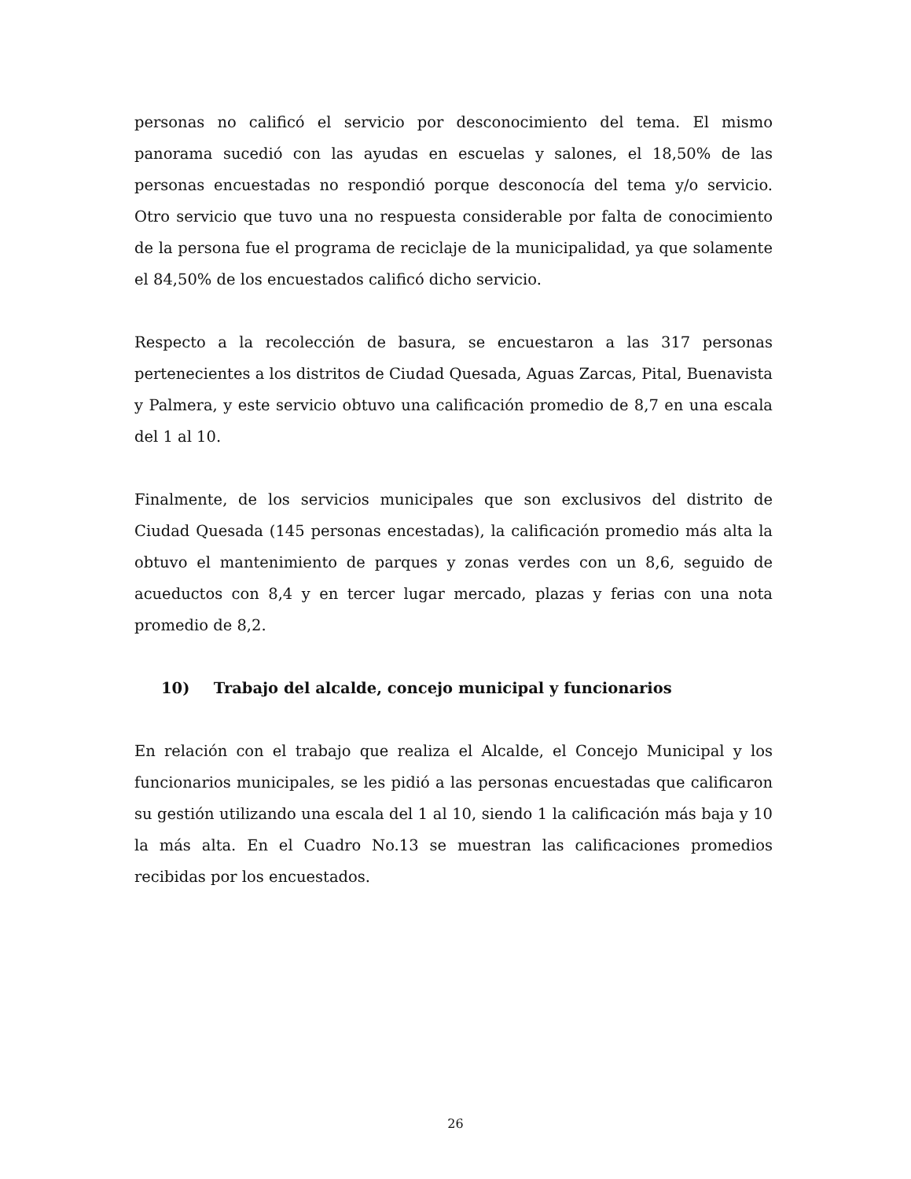personas no calificó el servicio por desconocimiento del tema. El mismo panorama sucedió con las ayudas en escuelas y salones, el 18,50% de las personas encuestadas no respondió porque desconocía del tema y/o servicio. Otro servicio que tuvo una no respuesta considerable por falta de conocimiento de la persona fue el programa de reciclaje de la municipalidad, ya que solamente el 84,50% de los encuestados calificó dicho servicio.
Respecto a la recolección de basura, se encuestaron a las 317 personas pertenecientes a los distritos de Ciudad Quesada, Aguas Zarcas, Pital, Buenavista y Palmera, y este servicio obtuvo una calificación promedio de 8,7 en una escala del 1 al 10.
Finalmente, de los servicios municipales que son exclusivos del distrito de Ciudad Quesada (145 personas encestadas), la calificación promedio más alta la obtuvo el mantenimiento de parques y zonas verdes con un 8,6, seguido de acueductos con 8,4 y en tercer lugar mercado, plazas y ferias con una nota promedio de 8,2.
10) Trabajo del alcalde, concejo municipal y funcionarios
En relación con el trabajo que realiza el Alcalde, el Concejo Municipal y los funcionarios municipales, se les pidió a las personas encuestadas que calificaron su gestión utilizando una escala del 1 al 10, siendo 1 la calificación más baja y 10 la más alta. En el Cuadro No.13 se muestran las calificaciones promedios recibidas por los encuestados.
26